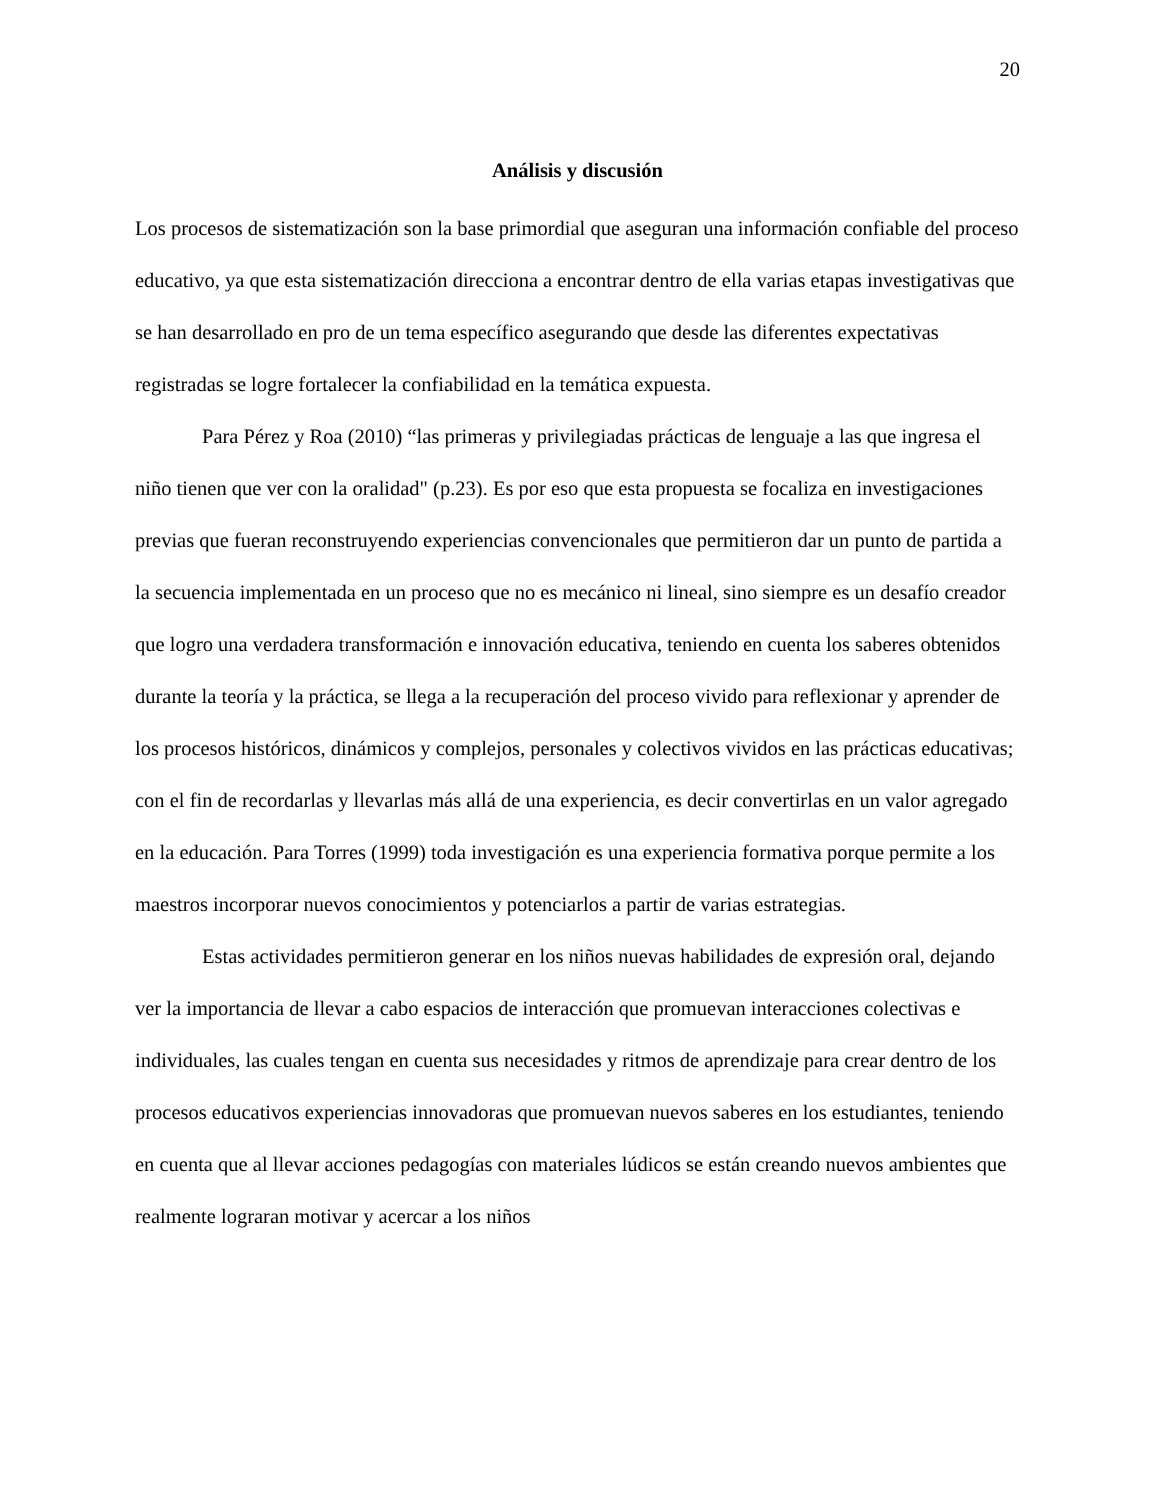20
Análisis y discusión
Los procesos de sistematización son la base primordial que aseguran una información confiable del proceso educativo, ya que esta sistematización direcciona a encontrar dentro de ella varias etapas investigativas que se han desarrollado en pro de un tema específico asegurando que desde las diferentes expectativas registradas se logre fortalecer la confiabilidad en la temática expuesta.
Para Pérez y Roa (2010) “las primeras y privilegiadas prácticas de lenguaje a las que ingresa el niño tienen que ver con la oralidad" (p.23). Es por eso que esta propuesta se focaliza en investigaciones previas que fueran reconstruyendo experiencias convencionales que permitieron dar un punto de partida a la secuencia implementada en un proceso que no es mecánico ni lineal, sino siempre es un desafío creador que logro una verdadera transformación e innovación educativa, teniendo en cuenta los saberes obtenidos durante la teoría y la práctica, se llega a la recuperación del proceso vivido para reflexionar y aprender de los procesos históricos, dinámicos y complejos, personales y colectivos vividos en las prácticas educativas; con el fin de recordarlas y llevarlas más allá de una experiencia, es decir convertirlas en un valor agregado en la educación. Para Torres (1999) toda investigación es una experiencia formativa porque permite a los maestros incorporar nuevos conocimientos y potenciarlos a partir de varias estrategias.
Estas actividades permitieron generar en los niños nuevas habilidades de expresión oral, dejando ver la importancia de llevar a cabo espacios de interacción que promuevan interacciones colectivas e individuales, las cuales tengan en cuenta sus necesidades y ritmos de aprendizaje para crear dentro de los procesos educativos experiencias innovadoras que promuevan nuevos saberes en los estudiantes, teniendo en cuenta que al llevar acciones pedagogías con materiales lúdicos se están creando nuevos ambientes que realmente lograran motivar y acercar a los niños